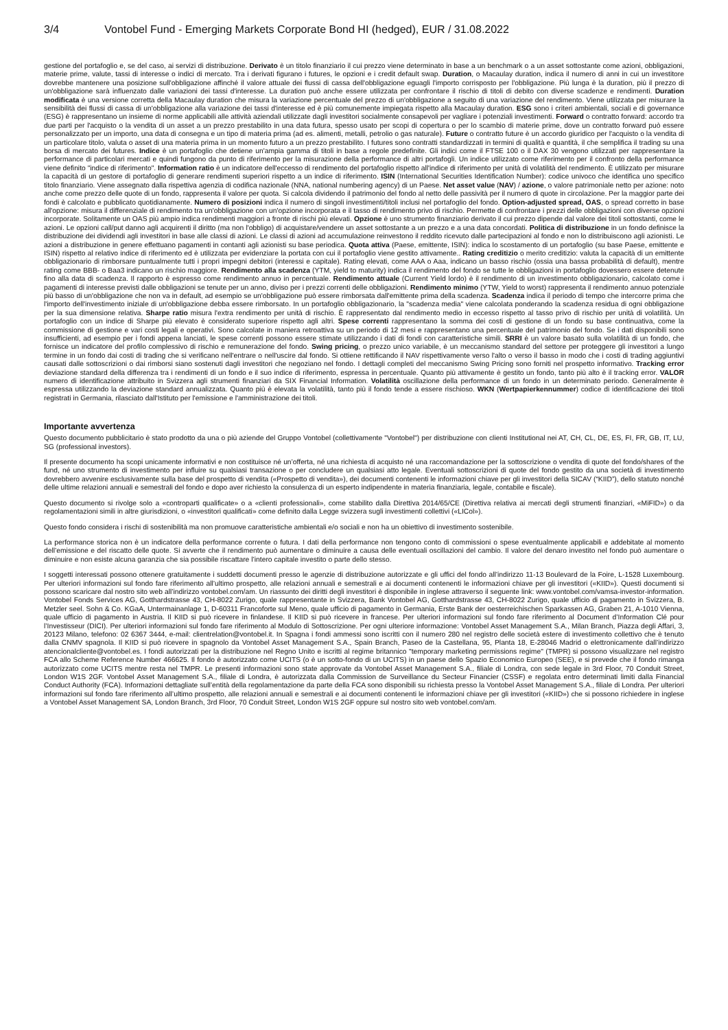3/4 Vontobel Fund - Emerging Markets Corporate Bond HI (hedged), EUR / 31.08.2022
gestione del portafoglio e, se del caso, ai servizi di distribuzione. Derivato è un titolo finanziario il cui prezzo viene determinato in base a un benchmark o a un asset sottostante come azioni, obbligazioni, materie prime, valute, tassi di interesse o indici di mercato. Tra i derivati figurano i futures, le opzioni e i credit default swap. Duration, o Macaulay duration, indica il numero di anni in cui un investitore dovrebbe mantenere una posizione sull'obbligazione affinché il valore attuale dei flussi di cassa dell'obbligazione eguagli l'importo corrisposto per l'obbligazione. Più lunga è la duration, più il prezzo di un'obbligazione sarà influenzato dalle variazioni dei tassi d'interesse. La duration può anche essere utilizzata per confrontare il rischio di titoli di debito con diverse scadenze e rendimenti. Duration modificata è una versione corretta della Macaulay duration che misura la variazione percentuale del prezzo di un'obbligazione a seguito di una variazione del rendimento. Viene utilizzata per misurare la sensibilità dei flussi di cassa di un'obbligazione alla variazione dei tassi d'interesse ed è più comunemente impiegata rispetto alla Macaulay duration. ESG sono i criteri ambientali, sociali e di governance (ESG) è rappresentano un insieme di norme applicabili alle attività aziendali utilizzate dagli investitori socialmente consapevoli per vagliare i potenziali investimenti. Forward o contratto forward: accordo tra due parti per l'acquisto o la vendita di un asset a un prezzo prestabilito in una data futura, spesso usato per scopi di copertura o per lo scambio di materie prime, dove un contratto forward può essere personalizzato per un importo, una data di consegna e un tipo di materia prima (ad es. alimenti, metalli, petrolio o gas naturale). Future o contratto future è un accordo giuridico per l'acquisto o la vendita di un particolare titolo, valuta o asset di una materia prima in un momento futuro a un prezzo prestabilito. I futures sono contratti standardizzati in termini di qualità e quantità, il che semplifica il trading su una borsa di mercato dei futures. Indice è un portafoglio che detiene un'ampia gamma di titoli in base a regole predefinite. Gli indici come il FTSE 100 o il DAX 30 vengono utilizzati per rappresentare la performance di particolari mercati e quindi fungono da punto di riferimento per la misurazione della performance di altri portafogli. Un indice utilizzato come riferimento per il confronto della performance viene definito "indice di riferimento". Information ratio è un indicatore dell'eccesso di rendimento del portafoglio rispetto all'indice di riferimento per unità di volatilità del rendimento. È utilizzato per misurare la capacità di un gestore di portafoglio di generare rendimenti superiori rispetto a un indice di riferimento. ISIN (International Securities Identification Number): codice univoco che identifica uno specifico titolo finanziario. Viene assegnato dalla rispettiva agenzia di codifica nazionale (NNA, national numbering agency) di un Paese. Net asset value (NAV) / azione, o valore patrimoniale netto per azione: noto anche come prezzo delle quote di un fondo, rappresenta il valore per quota. Si calcola dividendo il patrimonio del fondo al netto delle passività per il numero di quote in circolazione. Per la maggior parte dei fondi è calcolato e pubblicato quotidianamente. Numero di posizioni indica il numero di singoli investimenti/titoli inclusi nel portafoglio del fondo. Option-adjusted spread, OAS, o spread corretto in base all'opzione: misura il differenziale di rendimento tra un'obbligazione con un'opzione incorporata e il tasso di rendimento privo di rischio. Permette di confrontare i prezzi delle obbligazioni con diverse opzioni incorporate. Solitamente un OAS più ampio indica rendimenti maggiori a fronte di rischi più elevati. Opzione è uno strumento finanziario derivato il cui prezzo dipende dal valore dei titoli sottostanti, come le azioni. Le opzioni call/put danno agli acquirenti il diritto (ma non l'obbligo) di acquistare/vendere un asset sottostante a un prezzo e a una data concordati. Politica di distribuzione in un fondo definisce la distribuzione dei dividendi agli investitori in base alle classi di azioni. Le classi di azioni ad accumulazione reinvestono il reddito ricevuto dalle partecipazioni al fondo e non lo distribuiscono agli azionisti. Le azioni a distribuzione in genere effettuano pagamenti in contanti agli azionisti su base periodica. Quota attiva (Paese, emittente, ISIN): indica lo scostamento di un portafoglio (su base Paese, emittente e ISIN) rispetto al relativo indice di riferimento ed è utilizzata per evidenziare la portata con cui il portafoglio viene gestito attivamente.. Rating creditizio o merito creditizio: valuta la capacità di un emittente obbligazionario di rimborsare puntualmente tutti i propri impegni debitori (interessi e capitale). Rating elevati, come AAA o Aaa, indicano un basso rischio (ossia una bassa probabilità di default), mentre rating come BBB- o Baa3 indicano un rischio maggiore. Rendimento alla scadenza (YTM, yield to maturity) indica il rendimento del fondo se tutte le obbligazioni in portafoglio dovessero essere detenute fino alla data di scadenza. Il rapporto è espresso come rendimento annuo in percentuale. Rendimento attuale (Current Yield lordo) è il rendimento di un investimento obbligazionario, calcolato come i pagamenti di interesse previsti dalle obbligazioni se tenute per un anno, diviso per i prezzi correnti delle obbligazioni. Rendimento minimo (YTW, Yield to worst) rappresenta il rendimento annuo potenziale più basso di un'obbligazione che non va in default, ad esempio se un'obbligazione può essere rimborsata dall'emittente prima della scadenza. Scadenza indica il periodo di tempo che intercorre prima che l'importo dell'investimento iniziale di un'obbligazione debba essere rimborsato. In un portafoglio obbligazionario, la "scadenza media" viene calcolata ponderando la scadenza residua di ogni obbligazione per la sua dimensione relativa. Sharpe ratio misura l'extra rendimento per unità di rischio. È rappresentato dal rendimento medio in eccesso rispetto al tasso privo di rischio per unità di volatilità. Un portafoglio con un indice di Sharpe più elevato è considerato superiore rispetto agli altri. Spese correnti rappresentano la somma dei costi di gestione di un fondo su base continuativa, come la commissione di gestione e vari costi legali e operativi. Sono calcolate in maniera retroattiva su un periodo di 12 mesi e rappresentano una percentuale del patrimonio del fondo. Se i dati disponibili sono insufficienti, ad esempio per i fondi appena lanciati, le spese correnti possono essere stimate utilizzando i dati di fondi con caratteristiche simili. SRRI è un valore basato sulla volatilità di un fondo, che fornisce un indicatore del profilo complessivo di rischio e remunerazione del fondo. Swing pricing, o prezzo unico variabile, è un meccanismo standard del settore per proteggere gli investitori a lungo termine in un fondo dai costi di trading che si verificano nell'entrare o nell'uscire dal fondo. Si ottiene rettificando il NAV rispettivamente verso l'alto o verso il basso in modo che i costi di trading aggiuntivi causati dalle sottoscrizioni o dai rimborsi siano sostenuti dagli investitori che negoziano nel fondo. I dettagli completi del meccanismo Swing Pricing sono forniti nel prospetto informativo. Tracking error deviazione standard della differenza tra i rendimenti di un fondo e il suo indice di riferimento, espressa in percentuale. Quanto più attivamente è gestito un fondo, tanto più alto è il tracking error. VALOR numero di identificazione attribuito in Svizzera agli strumenti finanziari da SIX Financial Information. Volatilità oscillazione della performance di un fondo in un determinato periodo. Generalmente è espressa utilizzando la deviazione standard annualizzata. Quanto più è elevata la volatilità, tanto più il fondo tende a essere rischioso. WKN (Wertpapierkennummer) codice di identificazione dei titoli registrati in Germania, rilasciato dall'Istituto per l'emissione e l'amministrazione dei titoli.
Importante avvertenza
Questo documento pubblicitario è stato prodotto da una o più aziende del Gruppo Vontobel (collettivamente "Vontobel") per distribuzione con clienti Institutional nei AT, CH, CL, DE, ES, FI, FR, GB, IT, LU, SG (professional investors).
Il presente documento ha scopi unicamente informativi e non costituisce né un’offerta, né una richiesta di acquisto né una raccomandazione per la sottoscrizione o vendita di quote del fondo/shares of the fund, né uno strumento di investimento per influire su qualsiasi transazione o per concludere un qualsiasi atto legale. Eventuali sottoscrizioni di quote del fondo gestito da una società di investimento dovrebbero avvenire esclusivamente sulla base del prospetto di vendita («Prospetto di vendita»), dei documenti contenenti le informazioni chiave per gli investitori della SICAV (“KIID”), dello statuto nonché delle ultime relazioni annuali e semestrali del fondo e dopo aver richiesto la consulenza di un esperto indipendente in materia finanziaria, legale, contabile e fiscale).
Questo documento si rivolge solo a «controparti qualificate» o a «clienti professionali», come stabilito dalla Direttiva 2014/65/CE (Direttiva relativa ai mercati degli strumenti finanziari, «MiFID») o da regolamentazioni simili in altre giurisdizioni, o «investitori qualificati» come definito dalla Legge svizzera sugli investimenti collettivi («LICol»).
Questo fondo considera i rischi di sostenibilità ma non promuove caratteristiche ambientali e/o sociali e non ha un obiettivo di investimento sostenibile.
La performance storica non è un indicatore della performance corrente o futura. I dati della performance non tengono conto di commissioni o spese eventualmente applicabili e addebitate al momento dell’emissione e del riscatto delle quote. Si avverte che il rendimento può aumentare o diminuire a causa delle eventuali oscillazioni del cambio. Il valore del denaro investito nel fondo può aumentare o diminuire e non esiste alcuna garanzia che sia possibile riscattare l’intero capitale investito o parte dello stesso.
I soggetti interessati possono ottenere gratuitamente i suddetti documenti presso le agenzie di distribuzione autorizzate e gli uffici del fondo all’indirizzo 11-13 Boulevard de la Foire, L-1528 Luxembourg. Per ulteriori informazioni sul fondo fare riferimento all’ultimo prospetto, alle relazioni annuali e semestrali e ai documenti contenenti le informazioni chiave per gli investitori («KIID»). Questi documenti si possono scaricare dal nostro sito web all’indirizzo vontobel.com/am. Un riassunto dei diritti degli investitori è disponibile in inglese attraverso il seguente link: www.vontobel.com/vamsa-investor-information. Vontobel Fonds Services AG, Gotthardstrasse 43, CH-8022 Zurigo, quale rappresentante in Svizzera, Bank Vontobel AG, Gotthardstrasse 43, CH-8022 Zurigo, quale ufficio di pagamento in Svizzera, B. Metzler seel. Sohn & Co. KGaA, Untermainanlage 1, D-60311 Francoforte sul Meno, quale ufficio di pagamento in Germania, Erste Bank der oesterreichischen Sparkassen AG, Graben 21, A-1010 Vienna, quale ufficio di pagamento in Austria. Il KIID si può ricevere in finlandese. Il KIID si può ricevere in francese. Per ulteriori informazioni sul fondo fare riferimento al Document d’Information Clé pour l’Investisseur (DICI). Per ulteriori informazioni sul fondo fare riferimento al Modulo di Sottoscrizione. Per ogni ulteriore informazione: Vontobel Asset Management S.A., Milan Branch, Piazza degli Affari, 3, 20123 Milano, telefono: 02 6367 3444, e-mail: clientrelation@vontobel.it. In Spagna i fondi ammessi sono iscritti con il numero 280 nel registro delle società estere di investimento collettivo che è tenuto dalla CNMV spagnola. Il KIID si può ricevere in spagnolo da Vontobel Asset Management S.A., Spain Branch, Paseo de la Castellana, 95, Planta 18, E-28046 Madrid o elettronicamente dall’indirizzo atencionalcliente@vontobel.es. I fondi autorizzati per la distribuzione nel Regno Unito e iscritti al regime britannico "temporary marketing permissions regime" (TMPR) si possono visualizzare nel registro FCA allo Scheme Reference Number 466625. Il fondo è autorizzato come UCITS (o è un sotto-fondo di un UCITS) in un paese dello Spazio Economico Europeo (SEE), e si prevede che il fondo rimanga autorizzato come UCITS mentre resta nel TMPR. Le presenti informazioni sono state approvate da Vontobel Asset Management S.A., filiale di Londra, con sede legale in 3rd Floor, 70 Conduit Street, London W1S 2GF. Vontobel Asset Management S.A., filiale di Londra, è autorizzata dalla Commission de Surveillance du Secteur Financier (CSSF) e regolata entro determinati limiti dalla Financial Conduct Authority (FCA). Informazioni dettagliate sull’entità della regolamentazione da parte della FCA sono disponibili su richiesta presso la Vontobel Asset Management S.A., filiale di Londra. Per ulteriori informazioni sul fondo fare riferimento all’ultimo prospetto, alle relazioni annuali e semestrali e ai documenti contenenti le informazioni chiave per gli investitori («KIID») che si possono richiedere in inglese a Vontobel Asset Management SA, London Branch, 3rd Floor, 70 Conduit Street, London W1S 2GF oppure sul nostro sito web vontobel.com/am.